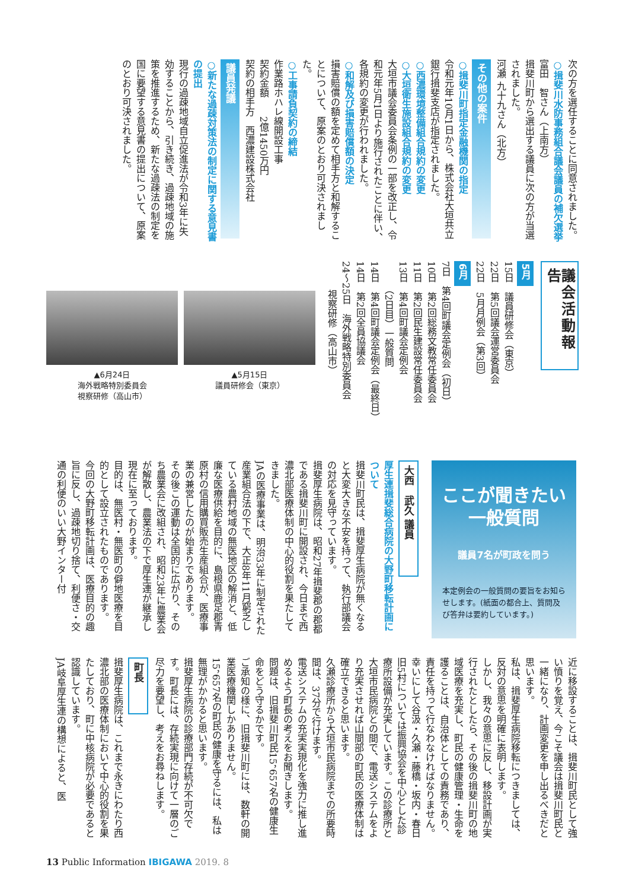次の方を選任することに同意されました。
○揖斐川水防事務組合議会議員の補欠選挙
富田　智さん（上南方）
揖斐川町から選出する議員に次の方が当選されました。
河瀬 九十九さん（北方）
その他の案件
○揖斐川町指定金融機関の指定
令和元年10月1日から、株式会社大垣共立銀行揖斐支店が指定されました。
○西濃環境整備組合規約の変更
○大垣衛生施設組合規約の変更
大垣市議会委員会条例の一部を改正し、令和元年5月1日より施行されたことに伴い、各規約の変更が行われました。
○和解及び損害賠償額の決定
損害賠償の額を定めて相手方と和解することについて、原案のとおり可決されました。
○工事請負契約の締結
作業路ホハレ線開設工事
契約金額　　2億1450万円
契約の相手方　西濃建設株式会社
議員発議
○新たな過疎対策法の制定に関する意見書の提出
現行の過疎地域自立促進法が令和3年に失効することから、引き続き、過疎地域の施策を推進するため、新たな過疎法の制定を国に要望する意見書の提出について、原案のとおり可決されました。
議会活動報告
5月
15日　議員研修会（東京）
22日　第5回議会運営委員会
22日　5月月例会（第3回）
6月
7日　第4回町議会定例会（初日）
10日　第2回総務文教常任委員会
11日　第2回民生建設常任委員会
13日　第4回町議会定例会
　　　（2日目）一般質問
14日　第4回町議会定例会（最終日）
14日　第2回全員協議会
24〜25日　海外戦略特別委員会
　　　視察研修（高山市）
▲6月24日
海外戦略特別委員会
視察研修（高山市）
▲5月15日
議員研修会（東京）
ここが聞きたい
一般質問
議員7名が町政を問う
本定例会の一般質問の要旨をお知らせします。(紙面の都合上、質問及び答弁は要約しています。)
大西　武久 議員
厚生連揖斐総合病院の大野町移転計画について
揖斐川町民は、揖斐厚生病院が無くなると大変大きな不安を持って、執行部議会の対応を見守っています。
揖斐厚生病院は、昭和27年揖斐郡の郡都である揖斐川町に開設され、今日まで西濃北部医療体制の中心的役割を果たしてきました。
JAの医療事業は、明治33年に制定された産業組合法の下で、大正8年11月窮乏している農村地域の無医地区の解消と、低廉な医療供給を目的に、島根県鹿足郡青原村の信用購買販売生産組合が、医療事業の兼営したのが始まりであります。
その後この運動は全国的に広がり、そのち農業会に改組され、昭和23年に農業会が解散し、農業法の下で厚生連が継承し現在に至っております。
目的は、無医村・無医町の僻地医療を目的として設立されたものであります。
今回の大野町移転計画は、医療目的の趣旨に反し、過疎地切り捨て、利便さ・交通の利便のいい大野インター付
近に移設することは、揖斐川町民として強い憤りを覚え、今こそ議会は揖斐川町民と一緒になり、計画変更を申し出るべきだと思います。
私は、揖斐厚生病院移転につきましては、反対の意思を明確に表明します。
しかし、我々の意思に反し、移設計画が実行されたとしたら、その後の揖斐川町の地域医療を充実し、町民の健康管理・生命を護ることは、自治体としての責務であり、責任を持って行なわなければなりません。
幸いにして谷汲・久瀬・藤橋・坂内・春日旧5村については振興協会を中心とした診療所設備が充実しています。この診療所と大垣市民病院との間で、電送システムをより充実させれば山間部の町民の医療体制は確立できると思います。
久瀬診療所から大垣市民病院までの所要時間は、37分で行けます。
電送システムの充実実現化を強力に推し進めるよう町長の考えをお聞きします。
問題は、旧揖斐川町民15，657名の健康生命をどう守るかです。
ご承知の様に、旧揖斐川町には、数軒の開業医療機関しかありません。
15，657名の町民の健康を守るには、私は無理がかかると思います。
揖斐厚生病院の診療部門存続が不可欠です。町長には、存続実現に向けて一層のご尽力を要望し、考えをお尋ねします。
町長
揖斐厚生病院は、これまで永きにわたり西濃北部の医療体制において中心的役割を果たしており、町に中核病院が必要であると認識しています。
JA岐阜厚生連の構想によると、医
13 Public Information IBIGAWA 2019. 8